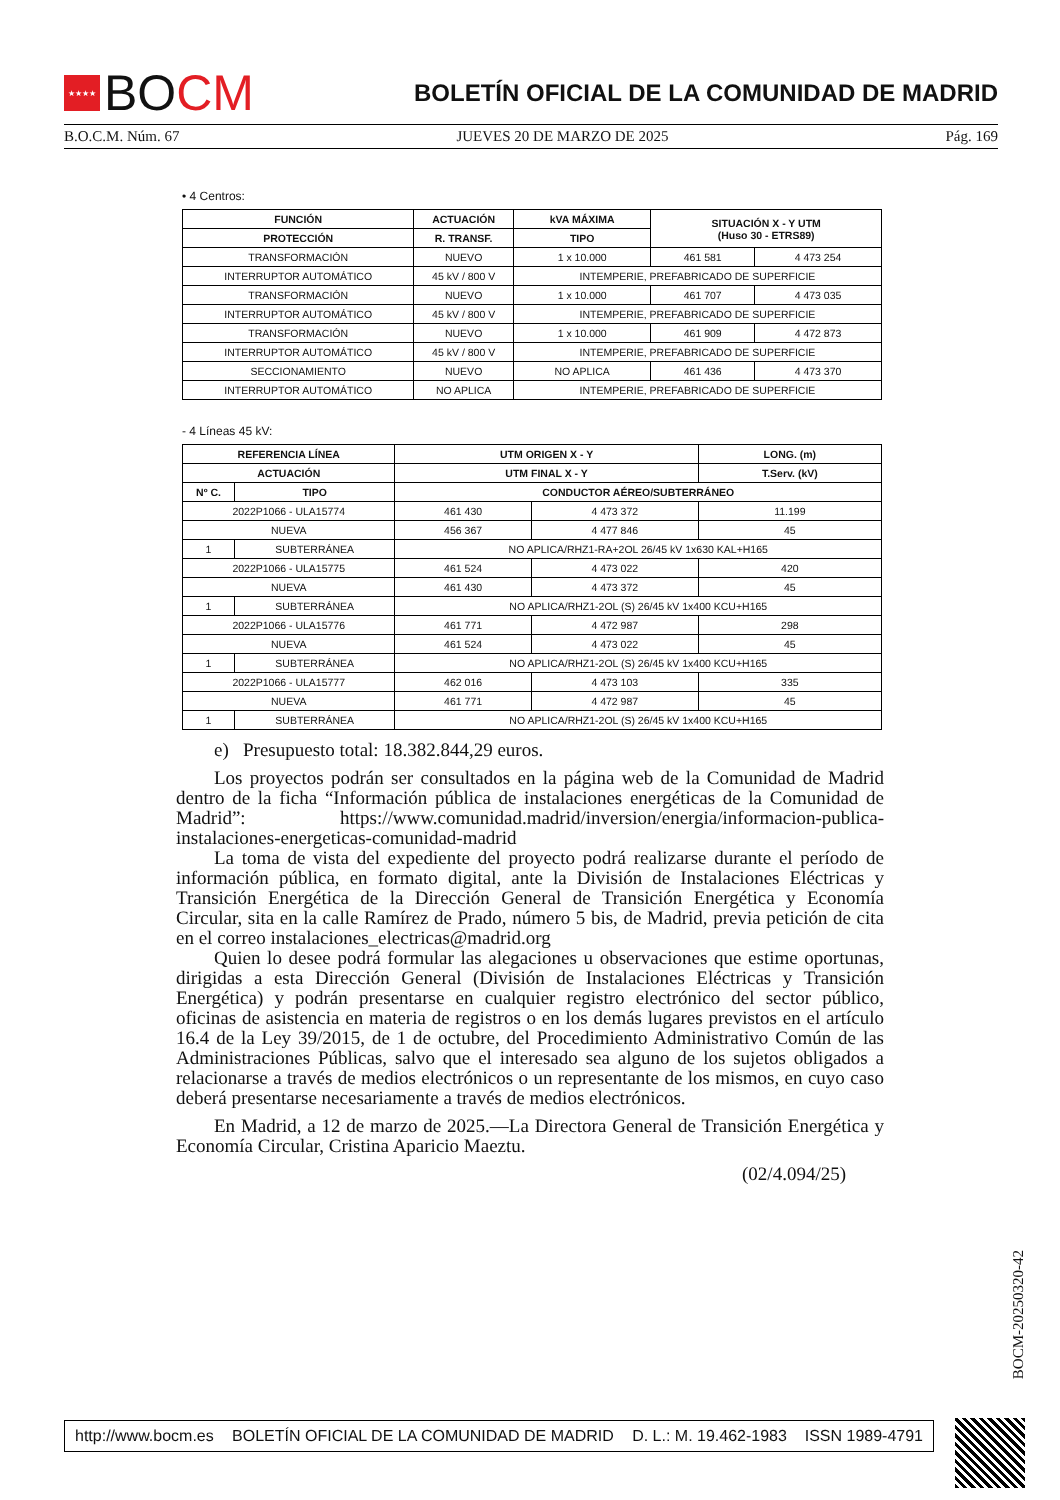★★★★
BO CM
BOLETÍN OFICIAL DE LA COMUNIDAD DE MADRID
B.O.C.M. Núm. 67 JUEVES 20 DE MARZO DE 2025 Pág. 169
• 4 Centros:
| FUNCIÓN | ACTUACIÓN | kVA MÁXIMA | SITUACIÓN X - Y UTM (Huso 30 - ETRS89) | |
| --- | --- | --- | --- | --- |
| PROTECCIÓN | R. TRANSF. | TIPO | | |
| TRANSFORMACIÓN | NUEVO | 1 x 10.000 | 461 581 | 4 473 254 |
| INTERRUPTOR AUTOMÁTICO | 45 kV / 800 V | INTEMPERIE, PREFABRICADO DE SUPERFICIE | | |
| TRANSFORMACIÓN | NUEVO | 1 x 10.000 | 461 707 | 4 473 035 |
| INTERRUPTOR AUTOMÁTICO | 45 kV / 800 V | INTEMPERIE, PREFABRICADO DE SUPERFICIE | | |
| TRANSFORMACIÓN | NUEVO | 1 x 10.000 | 461 909 | 4 472 873 |
| INTERRUPTOR AUTOMÁTICO | 45 kV / 800 V | INTEMPERIE, PREFABRICADO DE SUPERFICIE | | |
| SECCIONAMIENTO | NUEVO | NO APLICA | 461 436 | 4 473 370 |
| INTERRUPTOR AUTOMÁTICO | NO APLICA | INTEMPERIE, PREFABRICADO DE SUPERFICIE | | |
- 4 Líneas 45 kV:
| REFERENCIA LÍNEA | | UTM ORIGEN X - Y | | LONG. (m) |
| --- | --- | --- | --- | --- |
| ACTUACIÓN | | UTM FINAL X - Y | | T.Serv. (kV) |
| Nº C. | TIPO | CONDUCTOR AÉREO/SUBTERRÁNEO | | |
| 2022P1066 - ULA15774 | | 461 430 | 4 473 372 | 11.199 |
| NUEVA | | 456 367 | 4 477 846 | 45 |
| 1 | SUBTERRÁNEA | NO APLICA/RHZ1-RA+2OL 26/45 kV 1x630 KAL+H165 | | |
| 2022P1066 - ULA15775 | | 461 524 | 4 473 022 | 420 |
| NUEVA | | 461 430 | 4 473 372 | 45 |
| 1 | SUBTERRÁNEA | NO APLICA/RHZ1-2OL (S) 26/45 kV 1x400 KCU+H165 | | |
| 2022P1066 - ULA15776 | | 461 771 | 4 472 987 | 298 |
| NUEVA | | 461 524 | 4 473 022 | 45 |
| 1 | SUBTERRÁNEA | NO APLICA/RHZ1-2OL (S) 26/45 kV 1x400 KCU+H165 | | |
| 2022P1066 - ULA15777 | | 462 016 | 4 473 103 | 335 |
| NUEVA | | 461 771 | 4 472 987 | 45 |
| 1 | SUBTERRÁNEA | NO APLICA/RHZ1-2OL (S) 26/45 kV 1x400 KCU+H165 | | |
e) Presupuesto total: 18.382.844,29 euros.
Los proyectos podrán ser consultados en la página web de la Comunidad de Madrid dentro de la ficha “Información pública de instalaciones energéticas de la Comunidad de Madrid”: https://www.comunidad.madrid/inversion/energia/informacion-publica-instalaciones-energeticas-comunidad-madrid
La toma de vista del expediente del proyecto podrá realizarse durante el período de información pública, en formato digital, ante la División de Instalaciones Eléctricas y Transición Energética de la Dirección General de Transición Energética y Economía Circular, sita en la calle Ramírez de Prado, número 5 bis, de Madrid, previa petición de cita en el correo instalaciones_electricas@madrid.org
Quien lo desee podrá formular las alegaciones u observaciones que estime oportunas, dirigidas a esta Dirección General (División de Instalaciones Eléctricas y Transición Energética) y podrán presentarse en cualquier registro electrónico del sector público, oficinas de asistencia en materia de registros o en los demás lugares previstos en el artículo 16.4 de la Ley 39/2015, de 1 de octubre, del Procedimiento Administrativo Común de las Administraciones Públicas, salvo que el interesado sea alguno de los sujetos obligados a relacionarse a través de medios electrónicos o un representante de los mismos, en cuyo caso deberá presentarse necesariamente a través de medios electrónicos.
En Madrid, a 12 de marzo de 2025.—La Directora General de Transición Energética y Economía Circular, Cristina Aparicio Maeztu.
(02/4.094/25)
BOCM-20250320-42
http://www.bocm.es BOLETÍN OFICIAL DE LA COMUNIDAD DE MADRID D. L.: M. 19.462-1983 ISSN 1989-4791